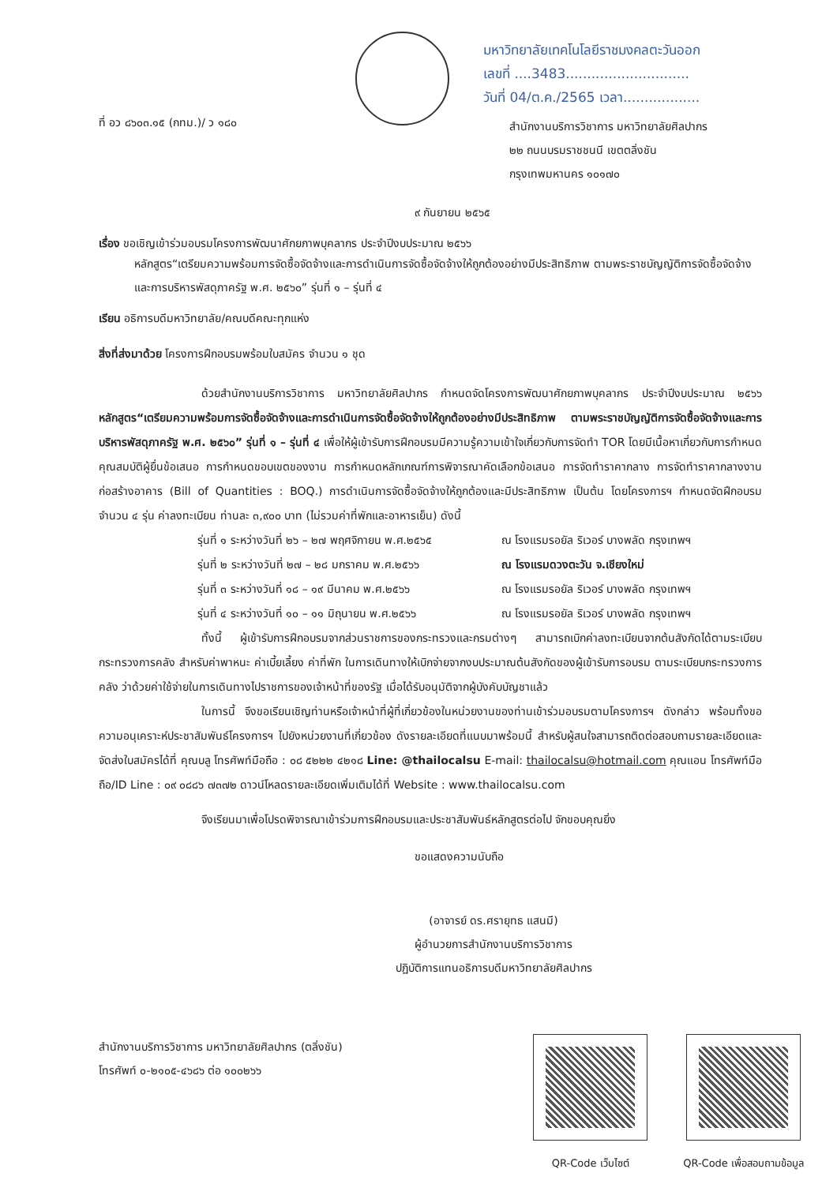มหาวิทยาลัยเทคโนโลยีราชมงคลตะวันออก
เลขที่ ....3483.............................
วันที่ 04/ต.ค./2565 เวลา..................
ที่ อว ๘๖๐๓.๑๕ (กทม.)/ ว ๑๘๐
สำนักงานบริการวิชาการ มหาวิทยาลัยศิลปากร
๒๒ ถนนบรมราชชนนี เขตตลิ่งชัน
กรุงเทพมหานคร ๑๐๑๗๐
๙ กันยายน ๒๕๖๕
เรื่อง ขอเชิญเข้าร่วมอบรมโครงการพัฒนาศักยภาพบุคลากร ประจำปีงบประมาณ ๒๕๖๖
หลักสูตร“เตรียมความพร้อมการจัดซื้อจัดจ้างและการดำเนินการจัดซื้อจัดจ้างให้ถูกต้องอย่างมีประสิทธิภาพ ตามพระราชบัญญัติการจัดซื้อจัดจ้างและการบริหารพัสดุภาครัฐ พ.ศ. ๒๕๖๐” รุ่นที่ ๑ – รุ่นที่ ๔
เรียน อธิการบดีมหาวิทยาลัย/คณบดีคณะทุกแห่ง
สิ่งที่ส่งมาด้วย โครงการฝึกอบรมพร้อมใบสมัคร จำนวน ๑ ชุด
ด้วยสำนักงานบริการวิชาการ มหาวิทยาลัยศิลปากร กำหนดจัดโครงการพัฒนาศักยภาพบุคลากร ประจำปีงบประมาณ ๒๕๖๖ หลักสูตร“เตรียมความพร้อมการจัดซื้อจัดจ้างและการดำเนินการจัดซื้อจัดจ้างให้ถูกต้องอย่างมีประสิทธิภาพ ตามพระราชบัญญัติการจัดซื้อจัดจ้างและการบริหารพัสดุภาครัฐ พ.ศ. ๒๕๖๐” รุ่นที่ ๑ – รุ่นที่ ๔ เพื่อให้ผู้เข้ารับการฝึกอบรมมีความรู้ความเข้าใจเกี่ยวกับการจัดทำ TOR โดยมีเนื้อหาเกี่ยวกับการกำหนดคุณสมบัติผู้ยื่นข้อเสนอ การกำหนดขอบเขตของงาน การกำหนดหลักเกณฑ์การพิจารณาคัดเลือกข้อเสนอ การจัดทำราคากลาง การจัดทำราคากลางงานก่อสร้างอาคาร (Bill of Quantities : BOQ.) การดำเนินการจัดซื้อจัดจ้างให้ถูกต้องและมีประสิทธิภาพ เป็นต้น โดยโครงการฯ กำหนดจัดฝึกอบรม จำนวน ๔ รุ่น ค่าลงทะเบียน ท่านละ ๓,๙๐๐ บาท (ไม่รวมค่าที่พักและอาหารเย็น) ดังนี้
รุ่นที่ ๑ ระหว่างวันที่ ๒๖ – ๒๗ พฤศจิกายน พ.ศ.๒๕๖๕ ณ โรงแรมรอยัล ริเวอร์ บางพลัด กรุงเทพฯ
รุ่นที่ ๒ ระหว่างวันที่ ๒๗ – ๒๘ มกราคม พ.ศ.๒๕๖๖ ณ โรงแรมดวงตะวัน จ.เชียงใหม่
รุ่นที่ ๓ ระหว่างวันที่ ๑๘ – ๑๙ มีนาคม พ.ศ.๒๕๖๖ ณ โรงแรมรอยัล ริเวอร์ บางพลัด กรุงเทพฯ
รุ่นที่ ๔ ระหว่างวันที่ ๑๐ – ๑๑ มิถุนายน พ.ศ.๒๕๖๖ ณ โรงแรมรอยัล ริเวอร์ บางพลัด กรุงเทพฯ
ทั้งนี้ ผู้เข้ารับการฝึกอบรมจากส่วนราชการของกระทรวงและกรมต่างๆ สามารถเบิกค่าลงทะเบียนจากต้นสังกัดได้ตามระเบียบกระทรวงการคลัง สำหรับค่าพาหนะ ค่าเบี้ยเลี้ยง ค่าที่พัก ในการเดินทางให้เบิกจ่ายจากงบประมาณต้นสังกัดของผู้เข้ารับการอบรม ตามระเบียบกระทรวงการคลัง ว่าด้วยค่าใช้จ่ายในการเดินทางไปราชการของเจ้าหน้าที่ของรัฐ เมื่อได้รับอนุมัติจากผู้บังคับบัญชาแล้ว
ในการนี้ จึงขอเรียนเชิญท่านหรือเจ้าหน้าที่ผู้ที่เกี่ยวข้องในหน่วยงานของท่านเข้าร่วมอบรมตามโครงการฯ ดังกล่าว พร้อมทั้งขอความอนุเคราะห์ประชาสัมพันธ์โครงการฯ ไปยังหน่วยงานที่เกี่ยวข้อง ดังรายละเอียดที่แนบมาพร้อมนี้ สำหรับผู้สนใจสามารถติดต่อสอบถามรายละเอียดและจัดส่งใบสมัครได้ที่ คุณบลู โทรศัพท์มือถือ : ๐๘ ๕๒๒๒ ๔๒๑๘ Line: @thailocalsu E-mail: thailocalsu@hotmail.com คุณแอน โทรศัพท์มือถือ/ID Line : ๐๙ ๐๘๘๖ ๗๓๗๒ ดาวน์โหลดรายละเอียดเพิ่มเติมได้ที่ Website : www.thailocalsu.com
จึงเรียนมาเพื่อโปรดพิจารณาเข้าร่วมการฝึกอบรมและประชาสัมพันธ์หลักสูตรต่อไป จักขอบคุณยิ่ง
ขอแสดงความนับถือ
(อาจารย์ ดร.ศรายุทธ แสนมี)
ผู้อำนวยการสำนักงานบริการวิชาการ
ปฏิบัติการแทนอธิการบดีมหาวิทยาลัยศิลปากร
สำนักงานบริการวิชาการ มหาวิทยาลัยศิลปากร (ตลิ่งชัน)
โทรศัพท์ ๐-๒๑๐๕-๔๖๘๖ ต่อ ๑๐๐๒๖๖
QR-Code เว็บไซต์ QR-Code เพื่อสอบถามข้อมูล